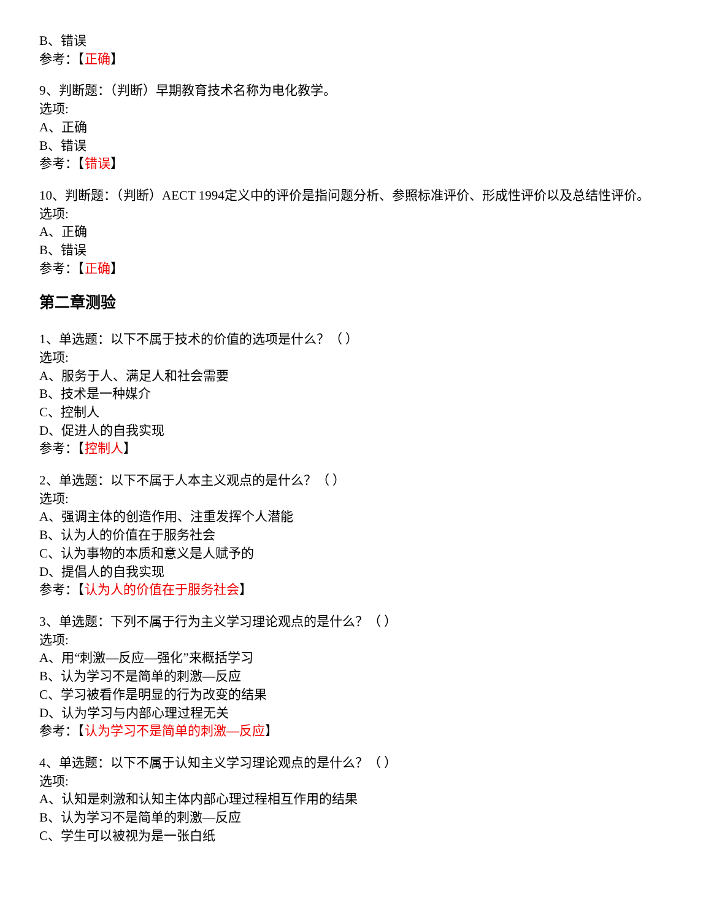B、错误
参考：【正确】
9、判断题：（判断）早期教育技术名称为电化教学。
选项:
A、正确
B、错误
参考：【错误】
10、判断题：（判断）AECT 1994定义中的评价是指问题分析、参照标准评价、形成性评价以及总结性评价。
选项:
A、正确
B、错误
参考：【正确】
第二章测验
1、单选题：以下不属于技术的价值的选项是什么？（ ）
选项:
A、服务于人、满足人和社会需要
B、技术是一种媒介
C、控制人
D、促进人的自我实现
参考：【控制人】
2、单选题：以下不属于人本主义观点的是什么？（ ）
选项:
A、强调主体的创造作用、注重发挥个人潜能
B、认为人的价值在于服务社会
C、认为事物的本质和意义是人赋予的
D、提倡人的自我实现
参考：【认为人的价值在于服务社会】
3、单选题：下列不属于行为主义学习理论观点的是什么？（ ）
选项:
A、用“刺激—反应—强化”来概括学习
B、认为学习不是简单的刺激—反应
C、学习被看作是明显的行为改变的结果
D、认为学习与内部心理过程无关
参考：【认为学习不是简单的刺激—反应】
4、单选题：以下不属于认知主义学习理论观点的是什么？（ ）
选项:
A、认知是刺激和认知主体内部心理过程相互作用的结果
B、认为学习不是简单的刺激—反应
C、学生可以被视为是一张白纸